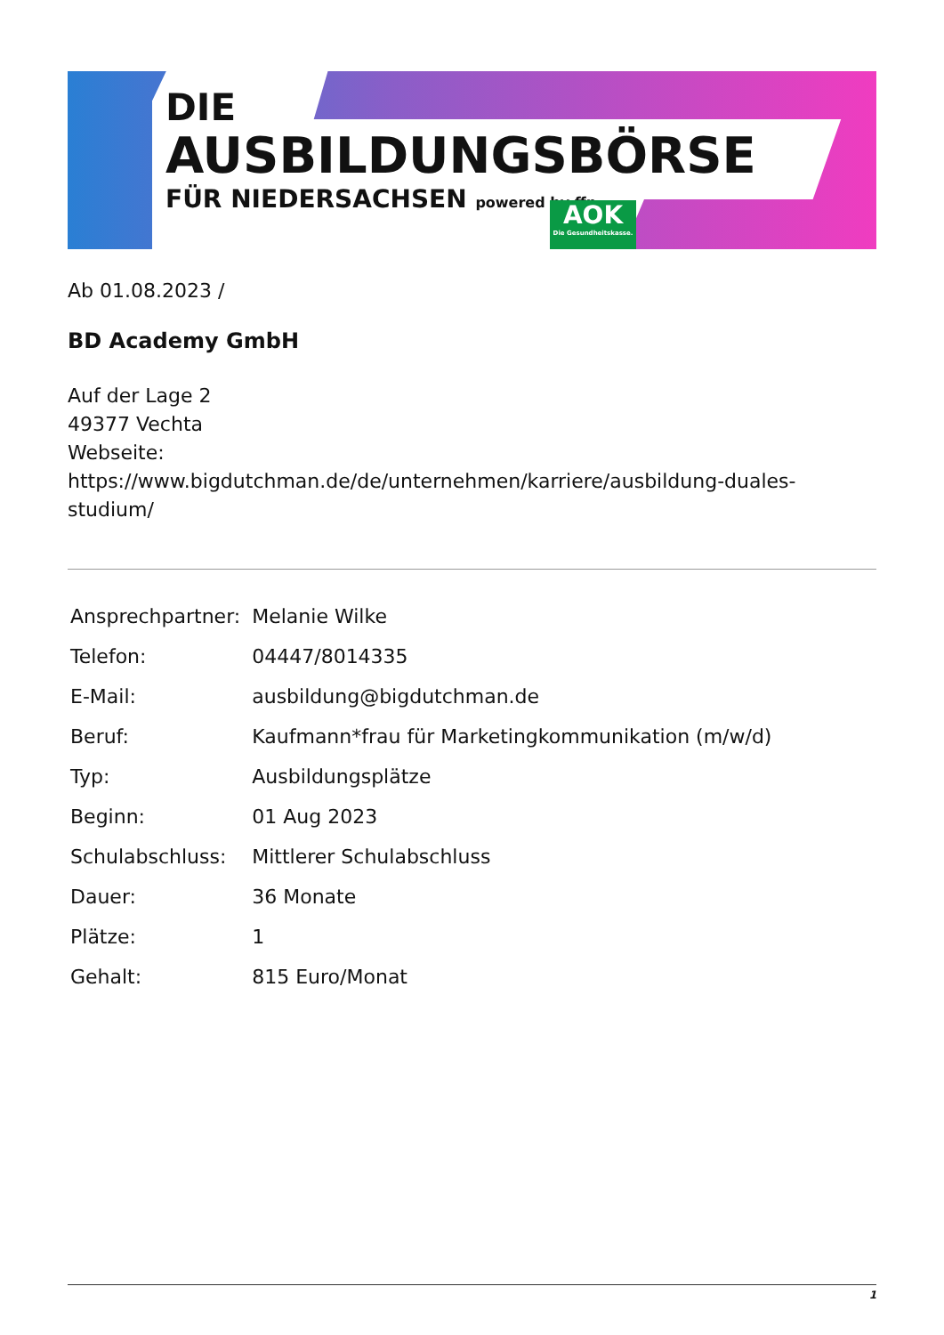DIE
AUSBILDUNGSBÖRSE
FÜR NIEDERSACHSEN powered by ffn
AOK
Die Gesundheitskasse.
Ab 01.08.2023 /
BD Academy GmbH
Auf der Lage 2
49377 Vechta
Webseite:
https://www.bigdutchman.de/de/unternehmen/karriere/ausbildung-duales-studium/
| Ansprechpartner: | Melanie Wilke |
| Telefon: | 04447/8014335 |
| E-Mail: | ausbildung@bigdutchman.de |
| Beruf: | Kaufmann*frau für Marketingkommunikation (m/w/d) |
| Typ: | Ausbildungsplätze |
| Beginn: | 01 Aug 2023 |
| Schulabschluss: | Mittlerer Schulabschluss |
| Dauer: | 36 Monate |
| Plätze: | 1 |
| Gehalt: | 815 Euro/Monat |
1